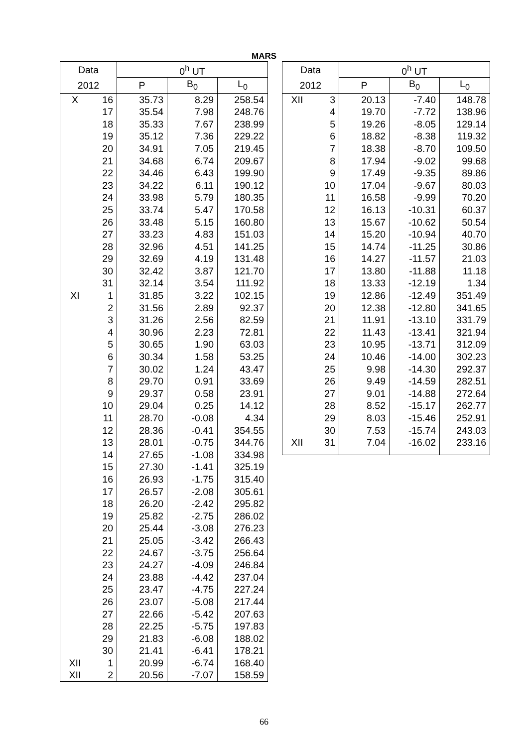MARS
| Data | | 0<sup>h</sup> UT | | |
| --- | --- | --- | --- | --- |
| 2012 | | P | B<sub>0</sub> | L<sub>0</sub> |
| X | 16 | 35.73 | 8.29 | 258.54 |
| | 17 | 35.54 | 7.98 | 248.76 |
| | 18 | 35.33 | 7.67 | 238.99 |
| | 19 | 35.12 | 7.36 | 229.22 |
| | 20 | 34.91 | 7.05 | 219.45 |
| | 21 | 34.68 | 6.74 | 209.67 |
| | 22 | 34.46 | 6.43 | 199.90 |
| | 23 | 34.22 | 6.11 | 190.12 |
| | 24 | 33.98 | 5.79 | 180.35 |
| | 25 | 33.74 | 5.47 | 170.58 |
| | 26 | 33.48 | 5.15 | 160.80 |
| | 27 | 33.23 | 4.83 | 151.03 |
| | 28 | 32.96 | 4.51 | 141.25 |
| | 29 | 32.69 | 4.19 | 131.48 |
| | 30 | 32.42 | 3.87 | 121.70 |
| | 31 | 32.14 | 3.54 | 111.92 |
| XI | 1 | 31.85 | 3.22 | 102.15 |
| | 2 | 31.56 | 2.89 | 92.37 |
| | 3 | 31.26 | 2.56 | 82.59 |
| | 4 | 30.96 | 2.23 | 72.81 |
| | 5 | 30.65 | 1.90 | 63.03 |
| | 6 | 30.34 | 1.58 | 53.25 |
| | 7 | 30.02 | 1.24 | 43.47 |
| | 8 | 29.70 | 0.91 | 33.69 |
| | 9 | 29.37 | 0.58 | 23.91 |
| | 10 | 29.04 | 0.25 | 14.12 |
| | 11 | 28.70 | -0.08 | 4.34 |
| | 12 | 28.36 | -0.41 | 354.55 |
| | 13 | 28.01 | -0.75 | 344.76 |
| | 14 | 27.65 | -1.08 | 334.98 |
| | 15 | 27.30 | -1.41 | 325.19 |
| | 16 | 26.93 | -1.75 | 315.40 |
| | 17 | 26.57 | -2.08 | 305.61 |
| | 18 | 26.20 | -2.42 | 295.82 |
| | 19 | 25.82 | -2.75 | 286.02 |
| | 20 | 25.44 | -3.08 | 276.23 |
| | 21 | 25.05 | -3.42 | 266.43 |
| | 22 | 24.67 | -3.75 | 256.64 |
| | 23 | 24.27 | -4.09 | 246.84 |
| | 24 | 23.88 | -4.42 | 237.04 |
| | 25 | 23.47 | -4.75 | 227.24 |
| | 26 | 23.07 | -5.08 | 217.44 |
| | 27 | 22.66 | -5.42 | 207.63 |
| | 28 | 22.25 | -5.75 | 197.83 |
| | 29 | 21.83 | -6.08 | 188.02 |
| | 30 | 21.41 | -6.41 | 178.21 |
| XII | 1 | 20.99 | -6.74 | 168.40 |
| XII | 2 | 20.56 | -7.07 | 158.59 |
| Data | | 0<sup>h</sup> UT | | |
| --- | --- | --- | --- | --- |
| 2012 | | P | B<sub>0</sub> | L<sub>0</sub> |
| XII | 3 | 20.13 | -7.40 | 148.78 |
| | 4 | 19.70 | -7.72 | 138.96 |
| | 5 | 19.26 | -8.05 | 129.14 |
| | 6 | 18.82 | -8.38 | 119.32 |
| | 7 | 18.38 | -8.70 | 109.50 |
| | 8 | 17.94 | -9.02 | 99.68 |
| | 9 | 17.49 | -9.35 | 89.86 |
| | 10 | 17.04 | -9.67 | 80.03 |
| | 11 | 16.58 | -9.99 | 70.20 |
| | 12 | 16.13 | -10.31 | 60.37 |
| | 13 | 15.67 | -10.62 | 50.54 |
| | 14 | 15.20 | -10.94 | 40.70 |
| | 15 | 14.74 | -11.25 | 30.86 |
| | 16 | 14.27 | -11.57 | 21.03 |
| | 17 | 13.80 | -11.88 | 11.18 |
| | 18 | 13.33 | -12.19 | 1.34 |
| | 19 | 12.86 | -12.49 | 351.49 |
| | 20 | 12.38 | -12.80 | 341.65 |
| | 21 | 11.91 | -13.10 | 331.79 |
| | 22 | 11.43 | -13.41 | 321.94 |
| | 23 | 10.95 | -13.71 | 312.09 |
| | 24 | 10.46 | -14.00 | 302.23 |
| | 25 | 9.98 | -14.30 | 292.37 |
| | 26 | 9.49 | -14.59 | 282.51 |
| | 27 | 9.01 | -14.88 | 272.64 |
| | 28 | 8.52 | -15.17 | 262.77 |
| | 29 | 8.03 | -15.46 | 252.91 |
| | 30 | 7.53 | -15.74 | 243.03 |
| XII | 31 | 7.04 | -16.02 | 233.16 |
66